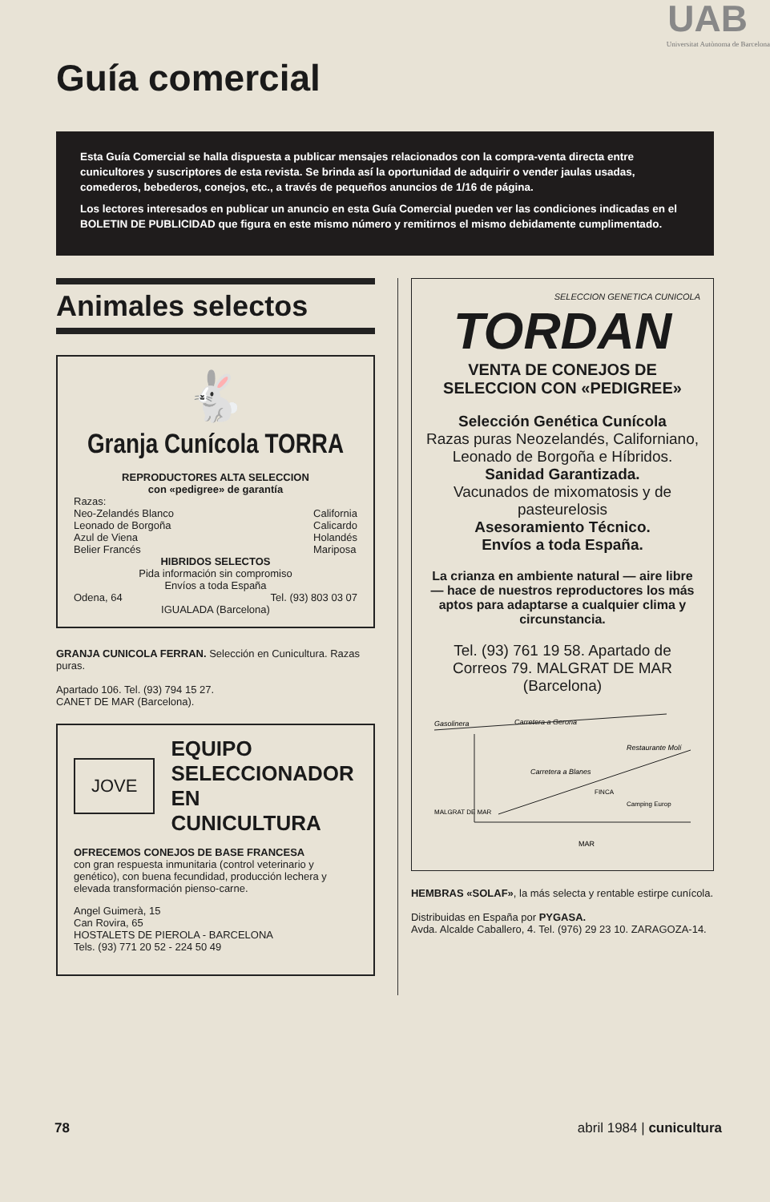UAB
Universitat Autònoma de Barcelona
Guía comercial
Esta Guía Comercial se halla dispuesta a publicar mensajes relacionados con la compra-venta directa entre cunicultores y suscriptores de esta revista. Se brinda así la oportunidad de adquirir o vender jaulas usadas, comederos, bebederos, conejos, etc., a través de pequeños anuncios de 1/16 de página.
Los lectores interesados en publicar un anuncio en esta Guía Comercial pueden ver las condiciones indicadas en el BOLETIN DE PUBLICIDAD que figura en este mismo número y remitirnos el mismo debidamente cumplimentado.
Animales selectos
🐇
Granja Cunícola TORRA
REPRODUCTORES ALTA SELECCION
con «pedigree» de garantía
Razas:
Neo-Zelandés Blanco
Leonado de Borgoña
Azul de Viena
Belier Francés
California
Calicardo
Holandés
Mariposa
HIBRIDOS SELECTOS
Pida información sin compromiso
Envíos a toda España
Odena, 64 Tel. (93) 803 03 07
IGUALADA (Barcelona)
GRANJA CUNICOLA FERRAN. Selección en Cunicultura. Razas puras.
Apartado 106. Tel. (93) 794 15 27.
CANET DE MAR (Barcelona).
JOVE
EQUIPO
SELECCIONADOR
EN
CUNICULTURA
OFRECEMOS CONEJOS DE BASE FRANCESA
con gran respuesta inmunitaria (control veterinario y genético), con buena fecundidad, producción lechera y elevada transformación pienso-carne.
Angel Guimerà, 15
Can Rovira, 65
HOSTALETS DE PIEROLA - BARCELONA
Tels. (93) 771 20 52 - 224 50 49
SELECCION GENETICA CUNICOLA
TORDAN
VENTA DE CONEJOS DE SELECCION CON «PEDIGREE»
Selección Genética Cunícola
Razas puras Neozelandés, Californiano, Leonado de Borgoña e Híbridos.
Sanidad Garantizada.
Vacunados de mixomatosis y de pasteurelosis
Asesoramiento Técnico.
Envíos a toda España.
La crianza en ambiente natural — aire libre — hace de nuestros reproductores los más aptos para adaptarse a cualquier clima y circunstancia.
Tel. (93) 761 19 58. Apartado de Correos 79. MALGRAT DE MAR (Barcelona)
Gasolinera
Carretera a Gerona
Carretera a Blanes
Restaurante Molí
MALGRAT DE MAR
Camping Europ
MAR
FINCA
HEMBRAS «SOLAF», la más selecta y rentable estirpe cunícola.
Distribuidas en España por PYGASA.
Avda. Alcalde Caballero, 4. Tel. (976) 29 23 10. ZARAGOZA-14.
78 abril 1984 | cunicultura